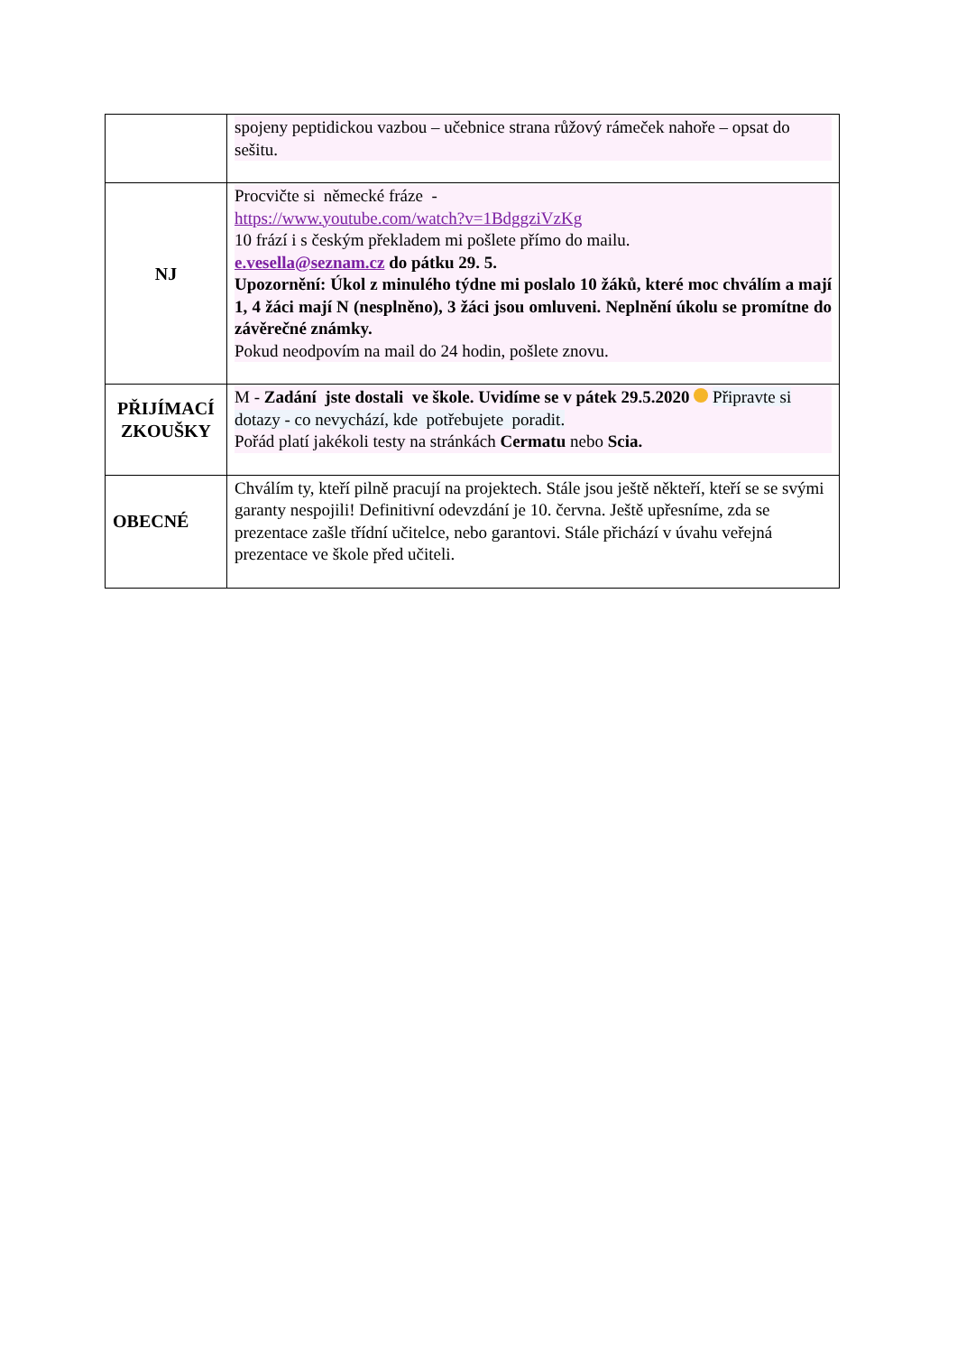| | spojeny peptidickou vazbou – učebnice strana růžový rámeček nahoře – opsat do sešitu. |
| NJ | Procvičte si německé fráze - https://www.youtube.com/watch?v=1BdggziVzKg 10 frází i s českým překladem mi pošlete přímo do mailu. e.vesella@seznam.cz do pátku 29. 5. Upozornění: Úkol z minulého týdne mi poslalo 10 žáků, které moc chválím a mají 1, 4 žáci mají N (nesplněno), 3 žáci jsou omluveni. Neplnění úkolu se promítne do závěrečné známky. Pokud neodpovím na mail do 24 hodin, pošlete znovu. |
| PŘIJÍMACÍ ZKOUŠKY | M - Zadání jste dostali ve škole. Uvidíme se v pátek 29.5.2020 Připravte si dotazy - co nevychází, kde potřebujete poradit. Pořád platí jakékoli testy na stránkách Cermatu nebo Scia. |
| OBECNÉ | Chválím ty, kteří pilně pracují na projektech. Stále jsou ještě někteří, kteří se se svými garanty nespojili! Definitivní odevzdání je 10. června. Ještě upřesníme, zda se prezentace zašle třídní učitelce, nebo garantovi. Stále přichází v úvahu veřejná prezentace ve škole před učiteli. |